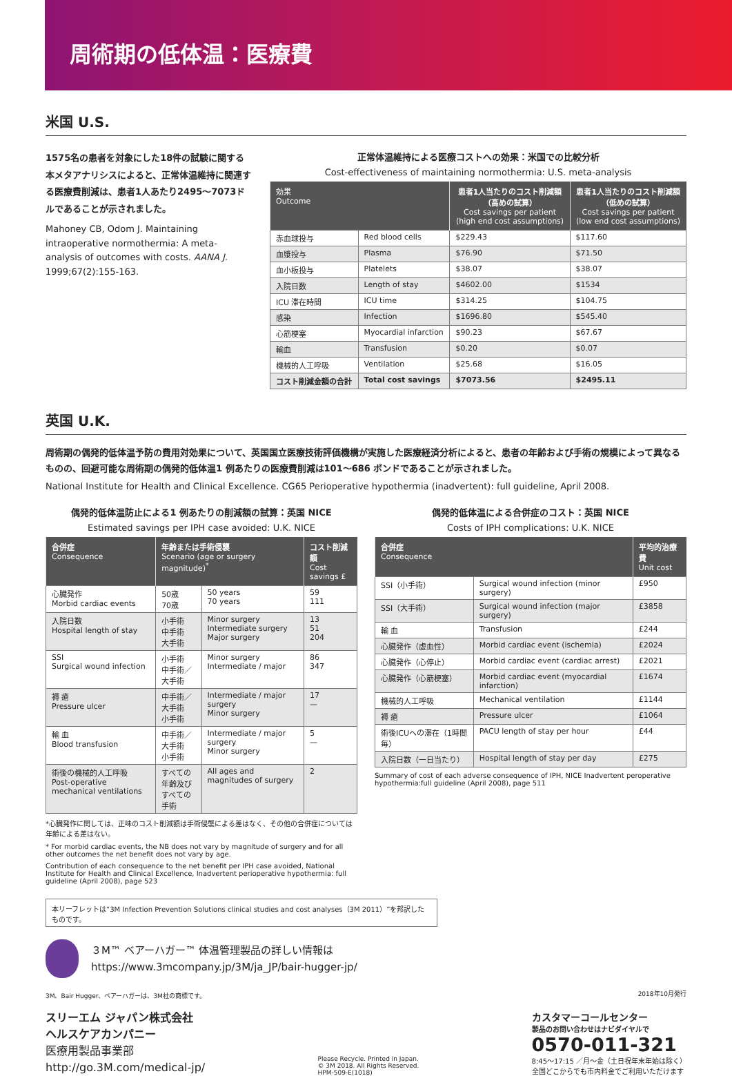周術期の低体温：医療費
米国 U.S.
1575名の患者を対象にした18件の試験に関する本メタアナリシスによると、正常体温維持に関連する医療費削減は、患者1人あたり2495～7073ドルであることが示されました。
Mahoney CB, Odom J. Maintaining intraoperative normothermia: A meta-analysis of outcomes with costs. AANA J. 1999;67(2):155-163.
正常体温維持による医療コストへの効果：米国での比較分析
Cost-effectiveness of maintaining normothermia: U.S. meta-analysis
| 効果 Outcome | | 患者1人当たりのコスト削減額 （高めの試算） Cost savings per patient (high end cost assumptions) | 患者1人当たりのコスト削減額 （低めの試算） Cost savings per patient (low end cost assumptions) |
| --- | --- | --- | --- |
| 赤血球投与 | Red blood cells | $229.43 | $117.60 |
| 血漿投与 | Plasma | $76.90 | $71.50 |
| 血小板投与 | Platelets | $38.07 | $38.07 |
| 入院日数 | Length of stay | $4602.00 | $1534 |
| ICU 滞在時間 | ICU time | $314.25 | $104.75 |
| 感染 | Infection | $1696.80 | $545.40 |
| 心筋梗塞 | Myocardial infarction | $90.23 | $67.67 |
| 輸血 | Transfusion | $0.20 | $0.07 |
| 機械的人工呼吸 | Ventilation | $25.68 | $16.05 |
| コスト削減金額の合計 | Total cost savings | $7073.56 | $2495.11 |
英国 U.K.
周術期の偶発的低体温予防の費用対効果について、英国国立医療技術評価機構が実施した医療経済分析によると、患者の年齢および手術の規模によって異なるものの、回避可能な周術期の偶発的低体温1 例あたりの医療費削減は101～686 ポンドであることが示されました。
National Institute for Health and Clinical Excellence. CG65 Perioperative hypothermia (inadvertent): full guideline, April 2008.
偶発的低体温防止による1 例あたりの削減額の試算：英国 NICE
Estimated savings per IPH case avoided: U.K. NICE
| 合併症 Consequence | 年齢または手術侵襲 Scenario (age or surgery magnitude)<sup>*</sup> | | コスト削減額 Cost savings £ |
| --- | --- | --- | --- |
| 心臓発作 Morbid cardiac events | 50歳 70歳 | 50 years 70 years | 59 111 |
| 入院日数 Hospital length of stay | 小手術 中手術 大手術 | Minor surgery Intermediate surgery Major surgery | 13 51 204 |
| SSI Surgical wound infection | 小手術 中手術／大手術 | Minor surgery Intermediate / major | 86 347 |
| 褥 瘡 Pressure ulcer | 中手術／大手術 小手術 | Intermediate / major surgery Minor surgery | 17 — |
| 輸 血 Blood transfusion | 中手術／大手術 小手術 | Intermediate / major surgery Minor surgery | 5 — |
| 術後の機械的人工呼吸 Post-operative mechanical ventilations | すべての年齢及び すべての手術 | All ages and magnitudes of surgery | 2 |
*心臓発作に関しては、正味のコスト削減額は手術侵襲による差はなく、その他の合併症については年齢による差はない。
* For morbid cardiac events, the NB does not vary by magnitude of surgery and for all other outcomes the net benefit does not vary by age.
Contribution of each consequence to the net benefit per IPH case avoided, National Institute for Health and Clinical Excellence, Inadvertent perioperative hypothermia: full guideline (April 2008), page 523
偶発的低体温による合併症のコスト：英国 NICE
Costs of IPH complications: U.K. NICE
| 合併症 Consequence | | 平均的治療費 Unit cost |
| --- | --- | --- |
| SSI（小手術） | Surgical wound infection (minor surgery) | £950 |
| SSI（大手術） | Surgical wound infection (major surgery) | £3858 |
| 輸 血 | Transfusion | £244 |
| 心臓発作（虚血性） | Morbid cardiac event (ischemia) | £2024 |
| 心臓発作（心停止） | Morbid cardiac event (cardiac arrest) | £2021 |
| 心臓発作（心筋梗塞） | Morbid cardiac event (myocardial infarction) | £1674 |
| 機械的人工呼吸 | Mechanical ventilation | £1144 |
| 褥 瘡 | Pressure ulcer | £1064 |
| 術後ICUへの滞在（1時間毎） | PACU length of stay per hour | £44 |
| 入院日数（一日当たり） | Hospital length of stay per day | £275 |
Summary of cost of each adverse consequence of IPH, NICE Inadvertent peroperative hypothermia:full guideline (April 2008), page 511
本リーフレットは“3M Infection Prevention Solutions clinical studies and cost analyses（3M 2011）”を邦訳したものです。
３M™ ベアーハガー™ 体温管理製品の詳しい情報は
https://www.3mcompany.jp/3M/ja_JP/bair-hugger-jp/
3M、Bair Hugger、ベアーハガーは、3M社の商標です。 2018年10月発行
スリーエム ジャパン株式会社
ヘルスケアカンパニー
医療用製品事業部
http://go.3M.com/medical-jp/
Please Recycle. Printed in Japan.
© 3M 2018. All Rights Reserved.
HPM-509-E(1018)
カスタマーコールセンター
製品のお問い合わせはナビダイヤルで
0570-011-321
8:45～17:15 ／月～金（土日祝年末年始は除く）
全国どこからでも市内料金でご利用いただけます